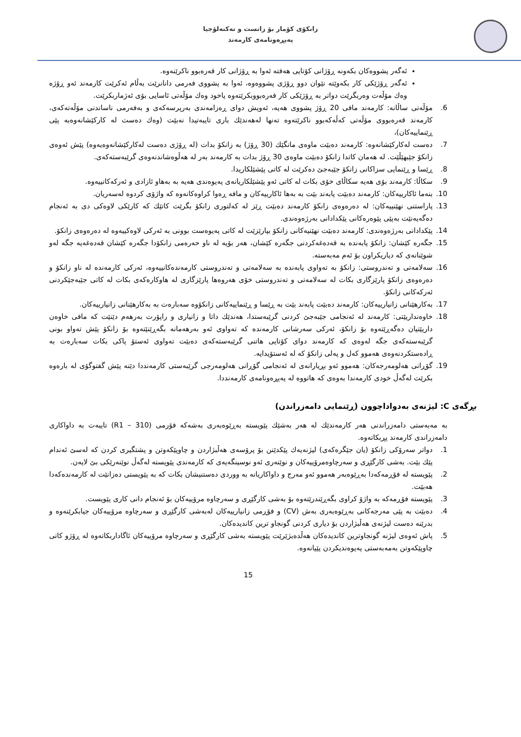زانکۆی کۆمار بۆ زانست و تەکنەلۆجیا
پەیڕەونامەی کارمەند
ئەگەر پشووەکان بکەونە ڕۆژانی کۆتایی هەفتە ئەوا بە ڕۆژانی کار قەرەبوو ناکرێنەوە.
ئەگەر ڕۆژێکی کار بکەوێتە نێوان دوو ڕۆژی پشووەوە، ئەوا بە پشووی فەرمی دانانرێت بەڵام ئەکرێت کارمەند ئەو ڕۆژە وەك مۆڵەت وەربگرێت دواتر بە ڕۆژێکی کار قەرەبووبکرێتەوە یاخود وەك مۆڵەتی ئاسایی بۆی ئەژماربکرێت.
6. مۆڵەتی ساڵانە: کارمەند مافی 20 ڕۆژ پشووی هەیە، ئەویش دوای ڕەزامەندی بەرپرسەکەی و بەفەرمی ناساندنی مۆڵەتەکەی، کارمەند قەرەبووی مۆڵەتی کەڵەکەبوو ناکرێتەوە تەنها لەهەندێك باری تایبەتیدا نەبێت (وەك دەست لە کارکێشانەوەبە پێی ڕێنماییەکان)،
7. دەست لەکارکێشانەوە: کارمەند دەبێت ماوەی مانگێك (30 ڕۆژ) بە زانکۆ بدات (لە ڕۆژی دەست لەکارکێشانەوەیەوە) پێش ئەوەی زانکۆ جێبهێڵێت. لە هەمان کاتدا زانکۆ دەبێت ماوەی 30 ڕۆژ بدات بە کارمەند بەر لە هەڵوەشاندنەوەی گرێبەستەکەی.
8. ڕێسا و ڕێنمایی سزاکانی زانکۆ جێبەجێ دەکرێت لە کاتی پێشێلکاریدا.
9. سکاڵا: کارمەند بۆی هەیە سکاڵای خۆی بکات لە کاتی ئەو پێشێلکاریانەی پەیوەندی هەیە بە بەهاو ئازادی و ئەرکەکانییەوە.
10. بنەما ئاکارییەکان: کارمەند دەبێت پابەند بێت بە بەها ئاکارییەکان و مافە ڕەوا کراوەکانەوە کە واژۆی کردوە لەسەریان.
13. پاراستنی نهێنییەکان: لە دەرەوەی زانکۆ کارمەند دەبێت ڕێز لە کەلتوری زانکۆ بگرێت کاتێك کە کارێکی لاوەکی دی بە ئەنجام دەگەیەنێت بەپێی پێوەرەکانی پێکدادانی بەرژەوەندی.
14. پێکدادانی بەرژەوەندی: کارمەند دەبێت نهێنیەکانی زانکۆ بپارێزێت لە کاتی پەیوەست بوونی بە ئەرکی لاوەکییەوە لە دەرەوەی زانکۆ.
15. جگەرە کێشان: زانکۆ پابەندە بە قەدەغەکردنی جگەرە کێشان، هەر بۆیە لە ناو حەرەمی زانکۆدا جگەرە کێشان قەدەغەیە جگە لەو شوێنانەی کە دیاریکراون بۆ ئەم مەبەستە.
16. سەلامەتی و تەندروستی: زانکۆ بە تەواوی پابەندە بە سەلامەتی و تەندروستی کارمەندەکانییەوە، ئەرکی کارمەندە لە ناو زانکۆ و دەرەوەی زانکۆ پارێزگاری بکات لە سەلامەتی و تەندروستی خۆی هەروەها پارێزگاری لە هاوکارەکەی بکات لە کاتی جێبەجێکردنی ئەرکەکانی زانکۆ.
17. بەکارهێنانی زانیارییەکان: کارمەند دەبێت پابەند بێت بە ڕێسا و ڕێنماییەکانی زانکۆوە سەبارەت بە بەکارهێنانی زانیارییەکان.
18. خاوەنداریێتی: کارمەند لە ئەنجامی جێبەجێ کردنی گرێبەستدا، هەندێك داتا و زانیاری و راپۆرت بەرهەم دێنێت کە مافی خاوەن داریێتیان دەگەڕێتەوە بۆ زانکۆ، ئەرکی سەرشانی کارمەندە کە تەواوی ئەو بەرهەمانە بگەڕێنێتەوە بۆ زانکۆ پێش تەواو بونی گرێبەستەکەی جگە لەوەی کە کارمەند دوای کۆتایی هاتنی گرێبەستەکەی دەبێت تەواوی ئەستۆ پاکی بکات سەبارەت بە ڕادەستکردنەوەی هەموو کەل و پەلی زانکۆ کە لە ئەستۆیدایە.
19. گۆڕانی هەلومەرجەکان: هەموو ئەو بڕیارانەی لە ئەنجامی گۆڕانی هەلومەرجی گرێبەستی کارمەنددا دێنە پێش گفتوگۆی لە بارەوە بکرێت لەگەڵ خودی کارمەندا بەوەی کە هاتووە لە پەیڕەونامەی کارمەنددا.
بڕگەی C: لیژنەی بەدواداچوون (ڕێنمایی دامەزراندن)
بە مەبەستی دامەزراندنی هەر کارمەندێك لە هەر بەشێك پێویستە بەڕێوەبەری بەشەکە فۆرمی (R1 – 310) تایبەت بە داواکاری دامەزراندی کارمەند پڕبکاتەوە.
1. دواتر سەرۆکی زانکۆ (یان جێگرەکەی) لیژنەیەك پێکدێنن بۆ پرۆسەی هەڵبژاردن و چاوپێکەوتن و پشتگیری کردن کە لەسێ ئەندام پێك بێت. بەشی کارگێڕی و سەرچاوەمرۆییەکان و نوێنەری ئەو نوسینگەیەی کە کارمەندی پێویستە لەگەڵ نوێنەرێکی بێ لایەن.
2. پێویستە لە فۆڕمەکەدا بەڕێوەبەر هەموو ئەو مەرج و داواکاریانە بە ووردی دەستنیشان بکات کە بە پێویستی دەزانێت لە کارمەندەکەدا هەبێت.
3. پێویستە فۆڕمەکە بە واژۆ کراوی بگەڕێندرێتەوە بۆ بەشی کارگێڕی و سەرچاوە مرۆییەکان بۆ ئەنجام دانی کاری پێویست.
4. دەبێت بە پێی مەرجەکانی بەڕێوەبەری بەش (CV) و فۆڕمی زانیارییەکان لەبەشی کارگێڕی و سەرچاوە مرۆییەکان جیابکرێنەوە و بدرێنە دەست لیژنەی هەڵبژاردن بۆ دیاری کردنی گونجاو ترین کاندیدەکان.
5. پاش ئەوەی لیژنە گونجاوترین کاندیدەکان هەڵدەبژێرێت پێویستە بەشی کارگێڕی و سەرچاوە مرۆییەکان ئاگاداربکاتەوە لە ڕۆژو کاتی چاوپێکەوتن بەمەبەستی پەیوەندیکردن پێیانەوە.
15